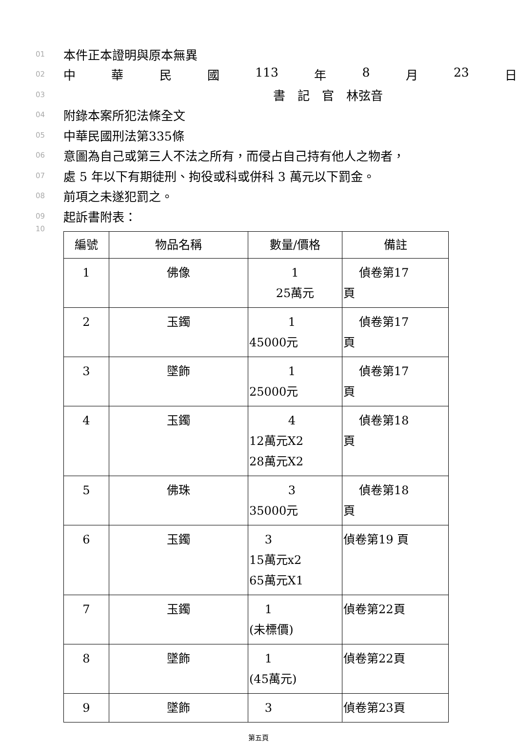01 本件正本證明與原本無異
02 中華民國 113 年 8 月 23 日
03 書　記　官　林弦音
04 附錄本案所犯法條全文
05 中華民國刑法第335條
06 意圖為自己或第三人不法之所有，而侵占自己持有他人之物者，
07 處 5 年以下有期徒刑、拘役或科或併科 3 萬元以下罰金。
08 前項之未遂犯罰之。
09 起訴書附表：
10
| 編號 | 物品名稱 | 數量/價格 | 備註 |
| --- | --- | --- | --- |
| 1 | 佛像 | 1 25萬元 | 偵卷第17 頁 |
| 2 | 玉鐲 | 1 45000元 | 偵卷第17 頁 |
| 3 | 墜飾 | 1 25000元 | 偵卷第17 頁 |
| 4 | 玉鐲 | 4 12萬元X2 28萬元X2 | 偵卷第18 頁 |
| 5 | 佛珠 | 3 35000元 | 偵卷第18 頁 |
| 6 | 玉鐲 | 3 15萬元x2 65萬元X1 | 偵卷第19 頁 |
| 7 | 玉鐲 | 1 (未標價) | 偵卷第22頁 |
| 8 | 墜飾 | 1 (45萬元) | 偵卷第22頁 |
| 9 | 墜飾 | 3 | 偵卷第23頁 |
第五頁